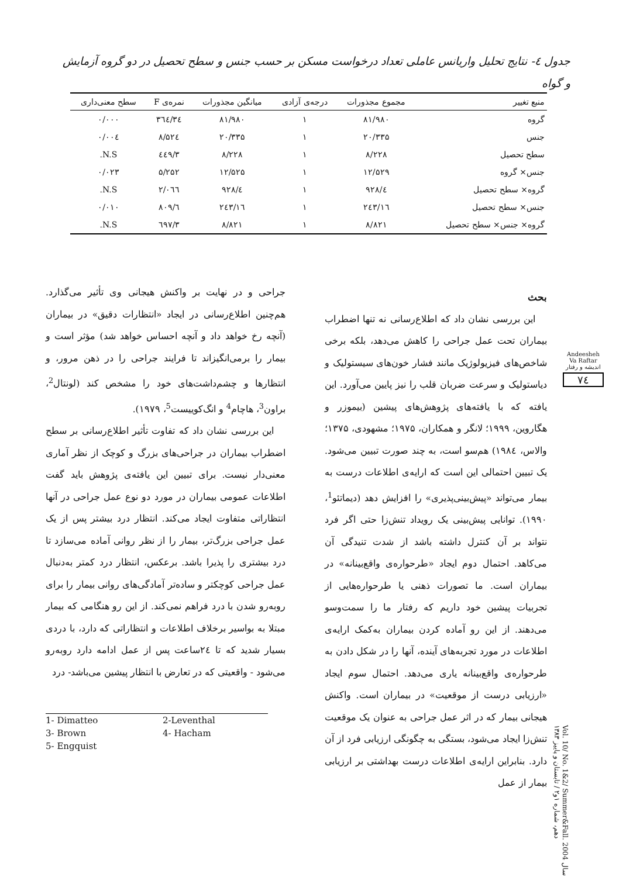جدول ٤- نتایج تحلیل واریانس عاملی تعداد درخواست مسکن بر حسب جنس و سطح تحصیل در دو گروه آزمایش و گواه
| منبع تغییر | مجموع مجذورات | درجه‌ی آزادی | میانگین مجذورات | نمره‌ی F | سطح معنی‌داری |
| --- | --- | --- | --- | --- | --- |
| گروه | ۸۱/۹۸۰ | ۱ | ۸۱/۹۸۰ | ۳٤/۳٦٤ | ۰/۰۰۰ |
| جنس | ۲۰/۳۳۵ | ۱ | ۲۰/۳۳۵ | ۸/۵۲٤ | ۰/۰۰٤ |
| سطح تحصیل | ۸/۲۲۸ | ۱ | ۸/۲۲۸ | ۳/٤٤۹ | N.S. |
| جنس× گروه | ۱۲/۵۲۹ | ۱ | ۱۲/۵۲۵ | ۵/۲۵۲ | ۰/۰۲۳ |
| گروه× سطح تحصیل | ٤/۹۲۸ | ۱ | ٤/۹۲۸ | ۲/۰٦٦ | N.S. |
| جنس× سطح تحصیل | ۱٦/۲٤۳ | ۱ | ۱٦/۲٤۳ | ٦/۸۰۹ | ۰/۰۱۰ |
| گروه× جنس× سطح تحصیل | ۸/۸۲۱ | ۱ | ۸/۸۲۱ | ۳/٦۹۷ | N.S. |
بحث
این بررسی نشان داد که اطلاع‌رسانی نه تنها اضطراب بیماران تحت عمل جراحی را کاهش می‌دهد، بلکه برخی شاخص‌های فیزیولوژیک مانند فشار خون‌های سیستولیک و دیاستولیک و سرعت ضربان قلب را نیز پایین می‌آورد. این یافته که با یافته‌های پژوهش‌های پیشین (بیموزر و هگاروین، ۱۹۹۹؛ لانگر و همکاران، ۱۹۷۵؛ مشهودی، ۱۳۷۵؛ والاس، ۱۹۸٤) هم‌سو است، به چند صورت تبیین می‌شود. یک تبیین احتمالی این است که ارایه‌ی اطلاعات درست به بیمار می‌تواند «پیش‌بینی‌پذیری» را افزایش دهد (دیماتئو<sup>1</sup>، ۱۹۹۰). توانایی پیش‌بینی یک رویداد تنش‌زا حتی اگر فرد نتواند بر آن کنترل داشته باشد از شدت تنیدگی آن می‌کاهد. احتمال دوم ایجاد «طرحواره‌ی واقع‌بینانه» در بیماران است. ما تصورات ذهنی یا طرحواره‌هایی از تجربیات پیشین خود داریم که رفتار ما را سمت‌وسو می‌دهند. از این رو آماده کردن بیماران به‌کمک ارایه‌ی اطلاعات در مورد تجربه‌های آینده، آنها را در شکل دادن به طرحواره‌ی واقع‌بینانه یاری می‌دهد. احتمال سوم ایجاد «ارزیابی درست از موقعیت» در بیماران است. واکنش هیجانی بیمار که در اثر عمل جراحی به عنوان یک موقعیت تنش‌زا ایجاد می‌شود، بستگی به چگونگی ارزیابی فرد از آن دارد. بنابراین ارایه‌ی اطلاعات درست بهداشتی بر ارزیابی بیمار از عمل
جراحی و در نهایت بر واکنش هیجانی وی تأثیر می‌گذارد. هم‌چنین اطلاع‌رسانی در ایجاد «انتظارات دقیق» در بیماران (آنچه رخ خواهد داد و آنچه احساس خواهد شد) مؤثر است و بیمار را برمی‌انگیزاند تا فرایند جراحی را در ذهن مرور، و انتظارها و چشم‌داشت‌های خود را مشخص کند (لونتال<sup>2</sup>، براون<sup>3</sup>، هاچام<sup>4</sup> و انگ‌کوییست<sup>5</sup>، ۱۹۷۹).
این بررسی نشان داد که تفاوت تأثیر اطلاع‌رسانی بر سطح اضطراب بیماران در جراحی‌های بزرگ و کوچک از نظر آماری معنی‌دار نیست. برای تبیین این یافته‌ی پژوهش باید گفت اطلاعات عمومی بیماران در مورد دو نوع عمل جراحی در آنها انتظاراتی متفاوت ایجاد می‌کند. انتظار درد بیشتر پس از یک عمل جراحی بزرگ‌تر، بیمار را از نظر روانی آماده می‌سازد تا درد بیشتری را پذیرا باشد. برعکس، انتظار درد کمتر به‌دنبال عمل جراحی کوچکتر و ساده‌تر آمادگی‌های روانی بیمار را برای روبه‌رو شدن با درد فراهم نمی‌کند. از این رو هنگامی که بیمار مبتلا به بواسیر برخلاف اطلاعات و انتظاراتی که دارد، با دردی بسیار شدید که تا ۲٤ساعت پس از عمل ادامه دارد روبه‌رو می‌شود - واقعیتی که در تعارض با انتظار پیشین می‌باشد- درد
1- Dimatteo 2-Leventhal 3- Brown 4- Hacham 5- Engquist
Andeesheh Va Raftar
اندیشه و رفتار
٧٤
Vol. 10/ No. 1&2/ Summer&Fall. 2004 سال دهم، شماره ۱و۲ / تابستان و پاییز ۱۳۸۳